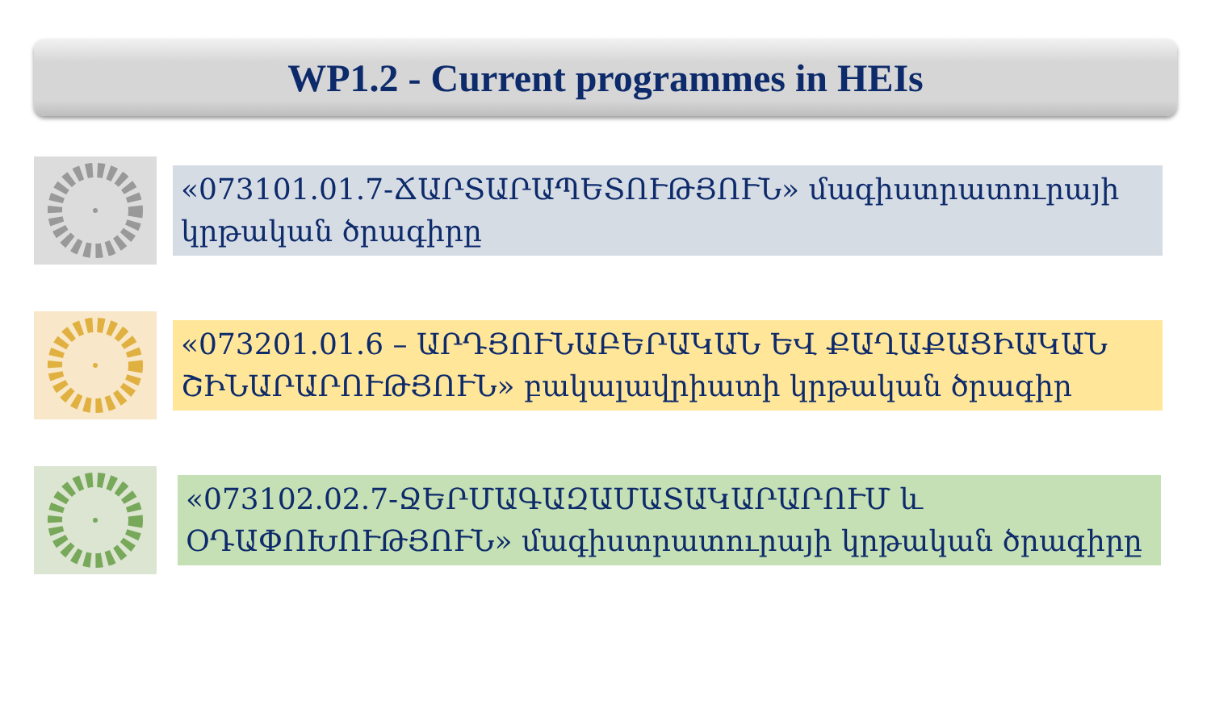WP1.2 - Current programmes in HEIs
«073101.01.7-ՃԱՐՏԱՐԱՊԵՏՈՒԹՅՈՒՆ» մագիստրատուրայի կրթական ծրագիրը
«073201.01.6 – ԱՐԴՅՈՒՆԱԲԵՐԱԿԱՆ ԵՎ ՔԱՂԱՔԱՑԻԱԿԱՆ ՇԻՆԱՐԱՐՈՒԹՅՈՒՆ» բակալավրիատի կրթական ծրագիր
«073102.02.7-ՋԵՐՄԱԳԱԶԱՄԱՏԱԿԱՐԱՐՈՒՄ և ՕԴԱՓՈԽՈՒԹՅՈՒՆ» մագիստրատուրայի կրթական ծրագիրը